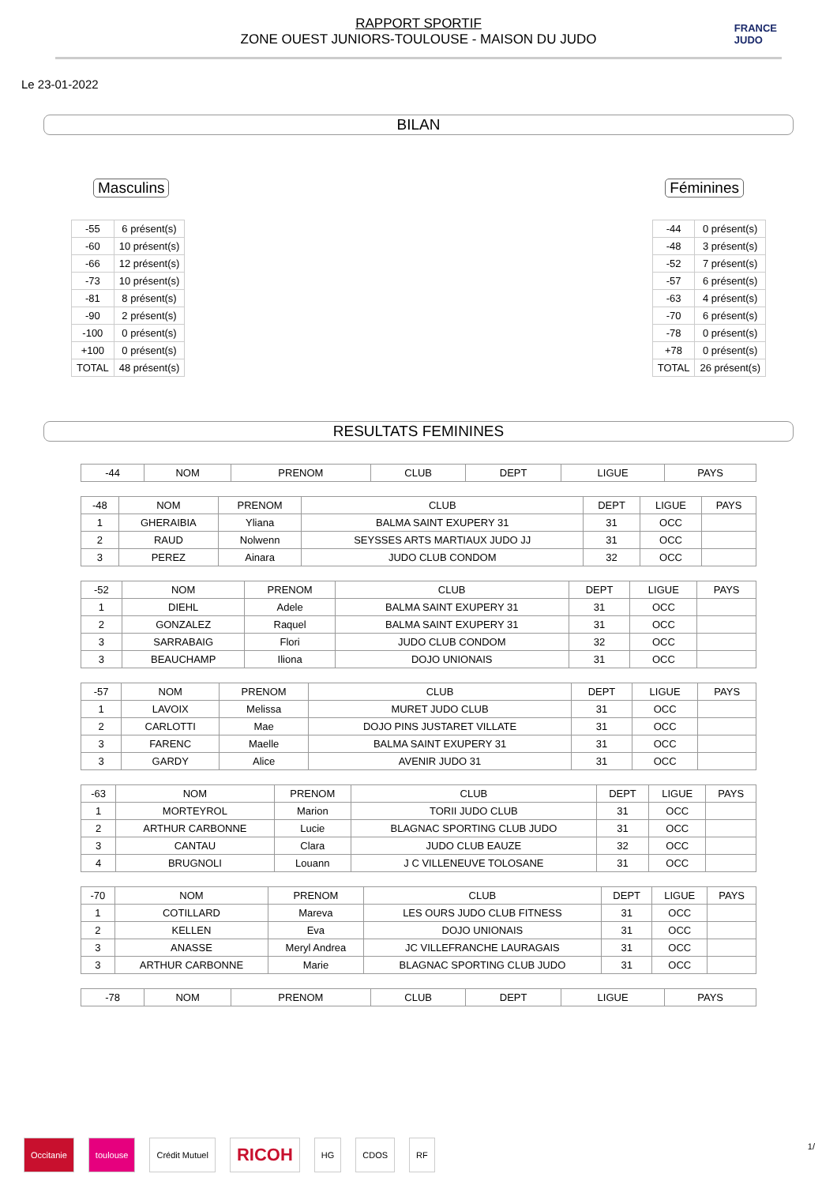RAPPORT SPORTIF
ZONE OUEST JUNIORS-TOULOUSE - MAISON DU JUDO
FRANCE
JUDO
Le 23-01-2022
BILAN
Masculins Féminines
| -55 | 6 présent(s) |
| -60 | 10 présent(s) |
| -66 | 12 présent(s) |
| -73 | 10 présent(s) |
| -81 | 8 présent(s) |
| -90 | 2 présent(s) |
| -100 | 0 présent(s) |
| +100 | 0 présent(s) |
| TOTAL | 48 présent(s) |
| -44 | 0 présent(s) |
| -48 | 3 présent(s) |
| -52 | 7 présent(s) |
| -57 | 6 présent(s) |
| -63 | 4 présent(s) |
| -70 | 6 présent(s) |
| -78 | 0 présent(s) |
| +78 | 0 présent(s) |
| TOTAL | 26 présent(s) |
RESULTATS FEMININES
| -44 | NOM | PRENOM | CLUB | DEPT | LIGUE | PAYS |
| --- | --- | --- | --- | --- | --- | --- |
| -48 | NOM | PRENOM | CLUB | DEPT | LIGUE | PAYS |
| --- | --- | --- | --- | --- | --- | --- |
| 1 | GHERAIBIA | Yliana | BALMA SAINT EXUPERY 31 | 31 | OCC | |
| 2 | RAUD | Nolwenn | SEYSSES ARTS MARTIAUX JUDO JJ | 31 | OCC | |
| 3 | PEREZ | Ainara | JUDO CLUB CONDOM | 32 | OCC | |
| -52 | NOM | PRENOM | CLUB | DEPT | LIGUE | PAYS |
| --- | --- | --- | --- | --- | --- | --- |
| 1 | DIEHL | Adele | BALMA SAINT EXUPERY 31 | 31 | OCC | |
| 2 | GONZALEZ | Raquel | BALMA SAINT EXUPERY 31 | 31 | OCC | |
| 3 | SARRABAIG | Flori | JUDO CLUB CONDOM | 32 | OCC | |
| 3 | BEAUCHAMP | Iliona | DOJO UNIONAIS | 31 | OCC | |
| -57 | NOM | PRENOM | CLUB | DEPT | LIGUE | PAYS |
| --- | --- | --- | --- | --- | --- | --- |
| 1 | LAVOIX | Melissa | MURET JUDO CLUB | 31 | OCC | |
| 2 | CARLOTTI | Mae | DOJO PINS JUSTARET VILLATE | 31 | OCC | |
| 3 | FARENC | Maelle | BALMA SAINT EXUPERY 31 | 31 | OCC | |
| 3 | GARDY | Alice | AVENIR JUDO 31 | 31 | OCC | |
| -63 | NOM | PRENOM | CLUB | DEPT | LIGUE | PAYS |
| --- | --- | --- | --- | --- | --- | --- |
| 1 | MORTEYROL | Marion | TORII JUDO CLUB | 31 | OCC | |
| 2 | ARTHUR CARBONNE | Lucie | BLAGNAC SPORTING CLUB JUDO | 31 | OCC | |
| 3 | CANTAU | Clara | JUDO CLUB EAUZE | 32 | OCC | |
| 4 | BRUGNOLI | Louann | J C VILLENEUVE TOLOSANE | 31 | OCC | |
| -70 | NOM | PRENOM | CLUB | DEPT | LIGUE | PAYS |
| --- | --- | --- | --- | --- | --- | --- |
| 1 | COTILLARD | Mareva | LES OURS JUDO CLUB FITNESS | 31 | OCC | |
| 2 | KELLEN | Eva | DOJO UNIONAIS | 31 | OCC | |
| 3 | ANASSE | Meryl Andrea | JC VILLEFRANCHE LAURAGAIS | 31 | OCC | |
| 3 | ARTHUR CARBONNE | Marie | BLAGNAC SPORTING CLUB JUDO | 31 | OCC | |
| -78 | NOM | PRENOM | CLUB | DEPT | LIGUE | PAYS |
| --- | --- | --- | --- | --- | --- | --- |
Occitanie toulouse Crédit Mutuel
RICOH
HG CDOS RF
1/